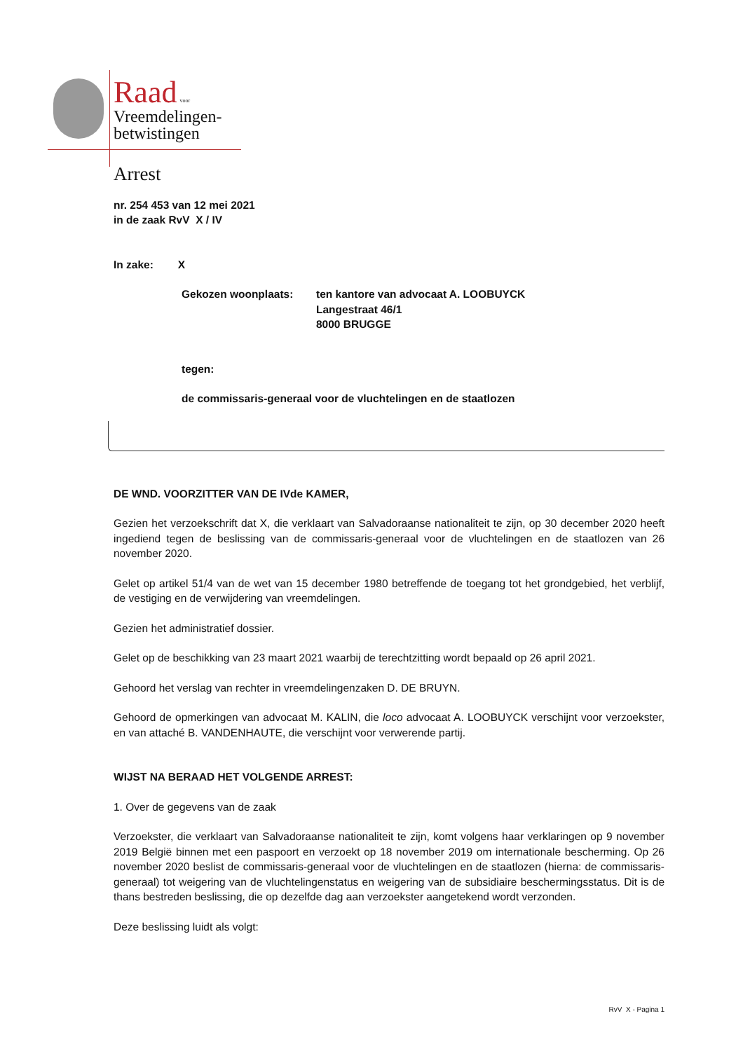Raad voor
Vreemdelingen-
betwistingen
Arrest
nr. 254 453 van 12 mei 2021
in de zaak RvV X / IV
In zake: X
Gekozen woonplaats: ten kantore van advocaat A. LOOBUYCK
Langestraat 46/1
8000 BRUGGE
tegen:
de commissaris-generaal voor de vluchtelingen en de staatlozen
DE WND. VOORZITTER VAN DE IVde KAMER,
Gezien het verzoekschrift dat X, die verklaart van Salvadoraanse nationaliteit te zijn, op 30 december 2020 heeft ingediend tegen de beslissing van de commissaris-generaal voor de vluchtelingen en de staatlozen van 26 november 2020.
Gelet op artikel 51/4 van de wet van 15 december 1980 betreffende de toegang tot het grondgebied, het verblijf, de vestiging en de verwijdering van vreemdelingen.
Gezien het administratief dossier.
Gelet op de beschikking van 23 maart 2021 waarbij de terechtzitting wordt bepaald op 26 april 2021.
Gehoord het verslag van rechter in vreemdelingenzaken D. DE BRUYN.
Gehoord de opmerkingen van advocaat M. KALIN, die loco advocaat A. LOOBUYCK verschijnt voor verzoekster, en van attaché B. VANDENHAUTE, die verschijnt voor verwerende partij.
WIJST NA BERAAD HET VOLGENDE ARREST:
1. Over de gegevens van de zaak
Verzoekster, die verklaart van Salvadoraanse nationaliteit te zijn, komt volgens haar verklaringen op 9 november 2019 België binnen met een paspoort en verzoekt op 18 november 2019 om internationale bescherming. Op 26 november 2020 beslist de commissaris-generaal voor de vluchtelingen en de staatlozen (hierna: de commissaris-generaal) tot weigering van de vluchtelingenstatus en weigering van de subsidiaire beschermingsstatus. Dit is de thans bestreden beslissing, die op dezelfde dag aan verzoekster aangetekend wordt verzonden.
Deze beslissing luidt als volgt:
RvV X - Pagina 1